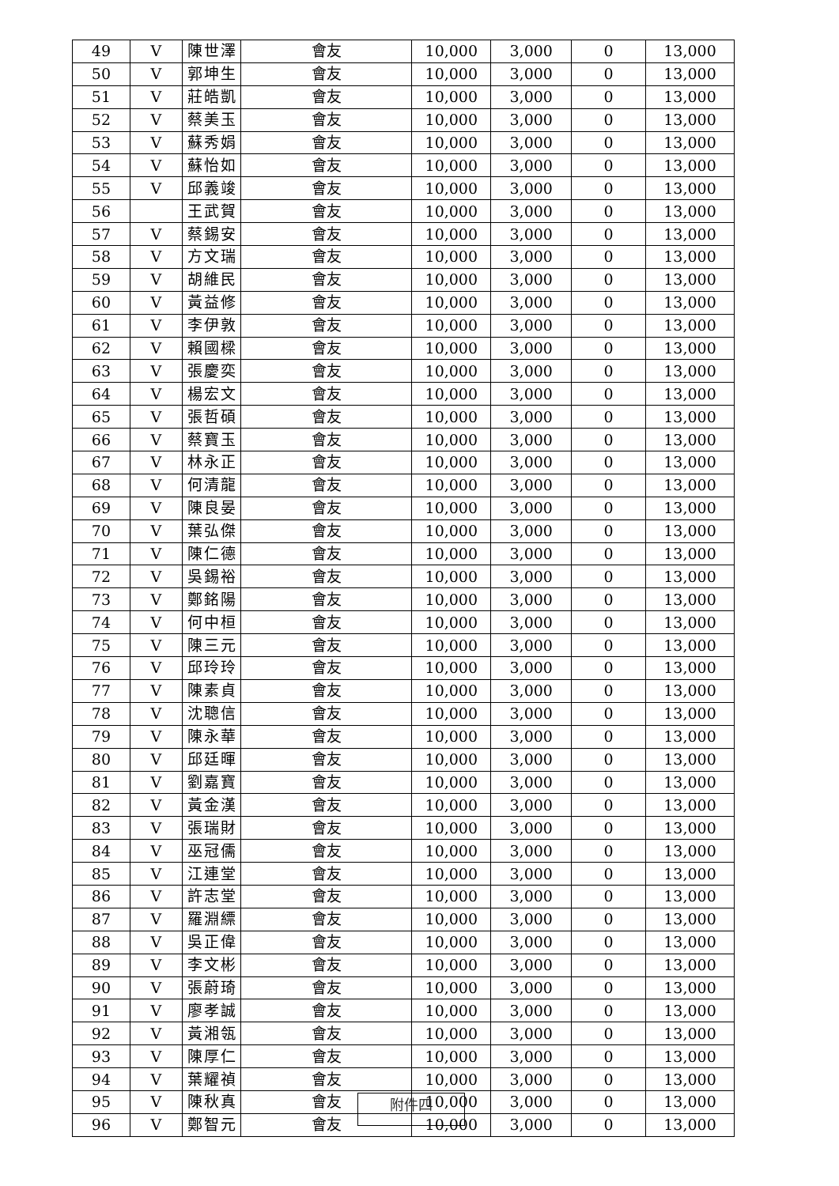| 49 | V | 陳世澤 | 會友 | 10,000 | 3,000 | 0 | 13,000 |
| 50 | V | 郭坤生 | 會友 | 10,000 | 3,000 | 0 | 13,000 |
| 51 | V | 莊皓凱 | 會友 | 10,000 | 3,000 | 0 | 13,000 |
| 52 | V | 蔡美玉 | 會友 | 10,000 | 3,000 | 0 | 13,000 |
| 53 | V | 蘇秀娟 | 會友 | 10,000 | 3,000 | 0 | 13,000 |
| 54 | V | 蘇怡如 | 會友 | 10,000 | 3,000 | 0 | 13,000 |
| 55 | V | 邱義竣 | 會友 | 10,000 | 3,000 | 0 | 13,000 |
| 56 | | 王武賀 | 會友 | 10,000 | 3,000 | 0 | 13,000 |
| 57 | V | 蔡錫安 | 會友 | 10,000 | 3,000 | 0 | 13,000 |
| 58 | V | 方文瑞 | 會友 | 10,000 | 3,000 | 0 | 13,000 |
| 59 | V | 胡維民 | 會友 | 10,000 | 3,000 | 0 | 13,000 |
| 60 | V | 黃益修 | 會友 | 10,000 | 3,000 | 0 | 13,000 |
| 61 | V | 李伊敦 | 會友 | 10,000 | 3,000 | 0 | 13,000 |
| 62 | V | 賴國樑 | 會友 | 10,000 | 3,000 | 0 | 13,000 |
| 63 | V | 張慶奕 | 會友 | 10,000 | 3,000 | 0 | 13,000 |
| 64 | V | 楊宏文 | 會友 | 10,000 | 3,000 | 0 | 13,000 |
| 65 | V | 張哲碩 | 會友 | 10,000 | 3,000 | 0 | 13,000 |
| 66 | V | 蔡寶玉 | 會友 | 10,000 | 3,000 | 0 | 13,000 |
| 67 | V | 林永正 | 會友 | 10,000 | 3,000 | 0 | 13,000 |
| 68 | V | 何清龍 | 會友 | 10,000 | 3,000 | 0 | 13,000 |
| 69 | V | 陳良晏 | 會友 | 10,000 | 3,000 | 0 | 13,000 |
| 70 | V | 葉弘傑 | 會友 | 10,000 | 3,000 | 0 | 13,000 |
| 71 | V | 陳仁德 | 會友 | 10,000 | 3,000 | 0 | 13,000 |
| 72 | V | 吳錫裕 | 會友 | 10,000 | 3,000 | 0 | 13,000 |
| 73 | V | 鄭銘陽 | 會友 | 10,000 | 3,000 | 0 | 13,000 |
| 74 | V | 何中桓 | 會友 | 10,000 | 3,000 | 0 | 13,000 |
| 75 | V | 陳三元 | 會友 | 10,000 | 3,000 | 0 | 13,000 |
| 76 | V | 邱玲玲 | 會友 | 10,000 | 3,000 | 0 | 13,000 |
| 77 | V | 陳素貞 | 會友 | 10,000 | 3,000 | 0 | 13,000 |
| 78 | V | 沈聰信 | 會友 | 10,000 | 3,000 | 0 | 13,000 |
| 79 | V | 陳永華 | 會友 | 10,000 | 3,000 | 0 | 13,000 |
| 80 | V | 邱廷暉 | 會友 | 10,000 | 3,000 | 0 | 13,000 |
| 81 | V | 劉嘉寶 | 會友 | 10,000 | 3,000 | 0 | 13,000 |
| 82 | V | 黃金漢 | 會友 | 10,000 | 3,000 | 0 | 13,000 |
| 83 | V | 張瑞財 | 會友 | 10,000 | 3,000 | 0 | 13,000 |
| 84 | V | 巫冠儒 | 會友 | 10,000 | 3,000 | 0 | 13,000 |
| 85 | V | 江連堂 | 會友 | 10,000 | 3,000 | 0 | 13,000 |
| 86 | V | 許志堂 | 會友 | 10,000 | 3,000 | 0 | 13,000 |
| 87 | V | 羅淵縹 | 會友 | 10,000 | 3,000 | 0 | 13,000 |
| 88 | V | 吳正偉 | 會友 | 10,000 | 3,000 | 0 | 13,000 |
| 89 | V | 李文彬 | 會友 | 10,000 | 3,000 | 0 | 13,000 |
| 90 | V | 張蔚琦 | 會友 | 10,000 | 3,000 | 0 | 13,000 |
| 91 | V | 廖孝誠 | 會友 | 10,000 | 3,000 | 0 | 13,000 |
| 92 | V | 黃湘瓴 | 會友 | 10,000 | 3,000 | 0 | 13,000 |
| 93 | V | 陳厚仁 | 會友 | 10,000 | 3,000 | 0 | 13,000 |
| 94 | V | 葉耀禎 | 會友 | 10,000 | 3,000 | 0 | 13,000 |
| 95 | V | 陳秋真 | 會友 | 10,000 | 3,000 | 0 | 13,000 |
| 96 | V | 鄭智元 | 會友 | 10,000 | 3,000 | 0 | 13,000 |
附件四